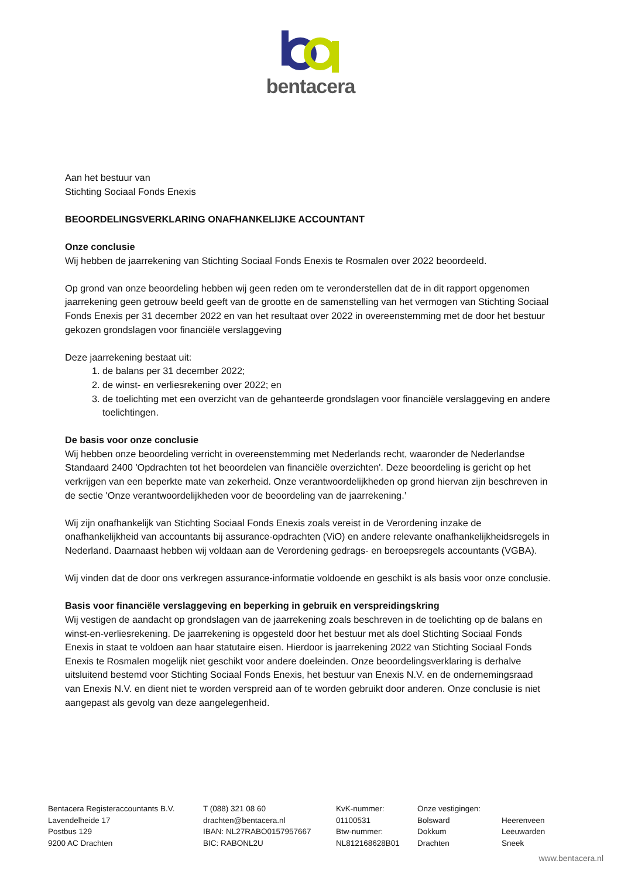bentacera
Aan het bestuur van
Stichting Sociaal Fonds Enexis
BEOORDELINGSVERKLARING ONAFHANKELIJKE ACCOUNTANT
Onze conclusie
Wij hebben de jaarrekening van Stichting Sociaal Fonds Enexis te Rosmalen over 2022 beoordeeld.
Op grond van onze beoordeling hebben wij geen reden om te veronderstellen dat de in dit rapport opgenomen jaarrekening geen getrouw beeld geeft van de grootte en de samenstelling van het vermogen van Stichting Sociaal Fonds Enexis per 31 december 2022 en van het resultaat over 2022 in overeenstemming met de door het bestuur gekozen grondslagen voor financiële verslaggeving
Deze jaarrekening bestaat uit:
1. de balans per 31 december 2022;
2. de winst- en verliesrekening over 2022; en
3. de toelichting met een overzicht van de gehanteerde grondslagen voor financiële verslaggeving en andere toelichtingen.
De basis voor onze conclusie
Wij hebben onze beoordeling verricht in overeenstemming met Nederlands recht, waaronder de Nederlandse Standaard 2400 'Opdrachten tot het beoordelen van financiële overzichten'. Deze beoordeling is gericht op het verkrijgen van een beperkte mate van zekerheid. Onze verantwoordelijkheden op grond hiervan zijn beschreven in de sectie 'Onze verantwoordelijkheden voor de beoordeling van de jaarrekening.’
Wij zijn onafhankelijk van Stichting Sociaal Fonds Enexis zoals vereist in de Verordening inzake de onafhankelijkheid van accountants bij assurance-opdrachten (ViO) en andere relevante onafhankelijkheidsregels in Nederland. Daarnaast hebben wij voldaan aan de Verordening gedrags- en beroepsregels accountants (VGBA).
Wij vinden dat de door ons verkregen assurance-informatie voldoende en geschikt is als basis voor onze conclusie.
Basis voor financiële verslaggeving en beperking in gebruik en verspreidingskring
Wij vestigen de aandacht op grondslagen van de jaarrekening zoals beschreven in de toelichting op de balans en winst-en-verliesrekening. De jaarrekening is opgesteld door het bestuur met als doel Stichting Sociaal Fonds Enexis in staat te voldoen aan haar statutaire eisen. Hierdoor is jaarrekening 2022 van Stichting Sociaal Fonds Enexis te Rosmalen mogelijk niet geschikt voor andere doeleinden. Onze beoordelingsverklaring is derhalve uitsluitend bestemd voor Stichting Sociaal Fonds Enexis, het bestuur van Enexis N.V. en de ondernemingsraad van Enexis N.V. en dient niet te worden verspreid aan of te worden gebruikt door anderen. Onze conclusie is niet aangepast als gevolg van deze aangelegenheid.
Bentacera Registeraccountants B.V.
Lavendelheide 17
Postbus 129
9200 AC Drachten
T (088) 321 08 60
drachten@bentacera.nl
IBAN: NL27RABO0157957667
BIC: RABONL2U
KvK-nummer:
01100531
Btw-nummer:
NL812168628B01
Onze vestigingen:
Bolsward
Dokkum
Drachten
Heerenveen
Leeuwarden
Sneek
www.bentacera.nl